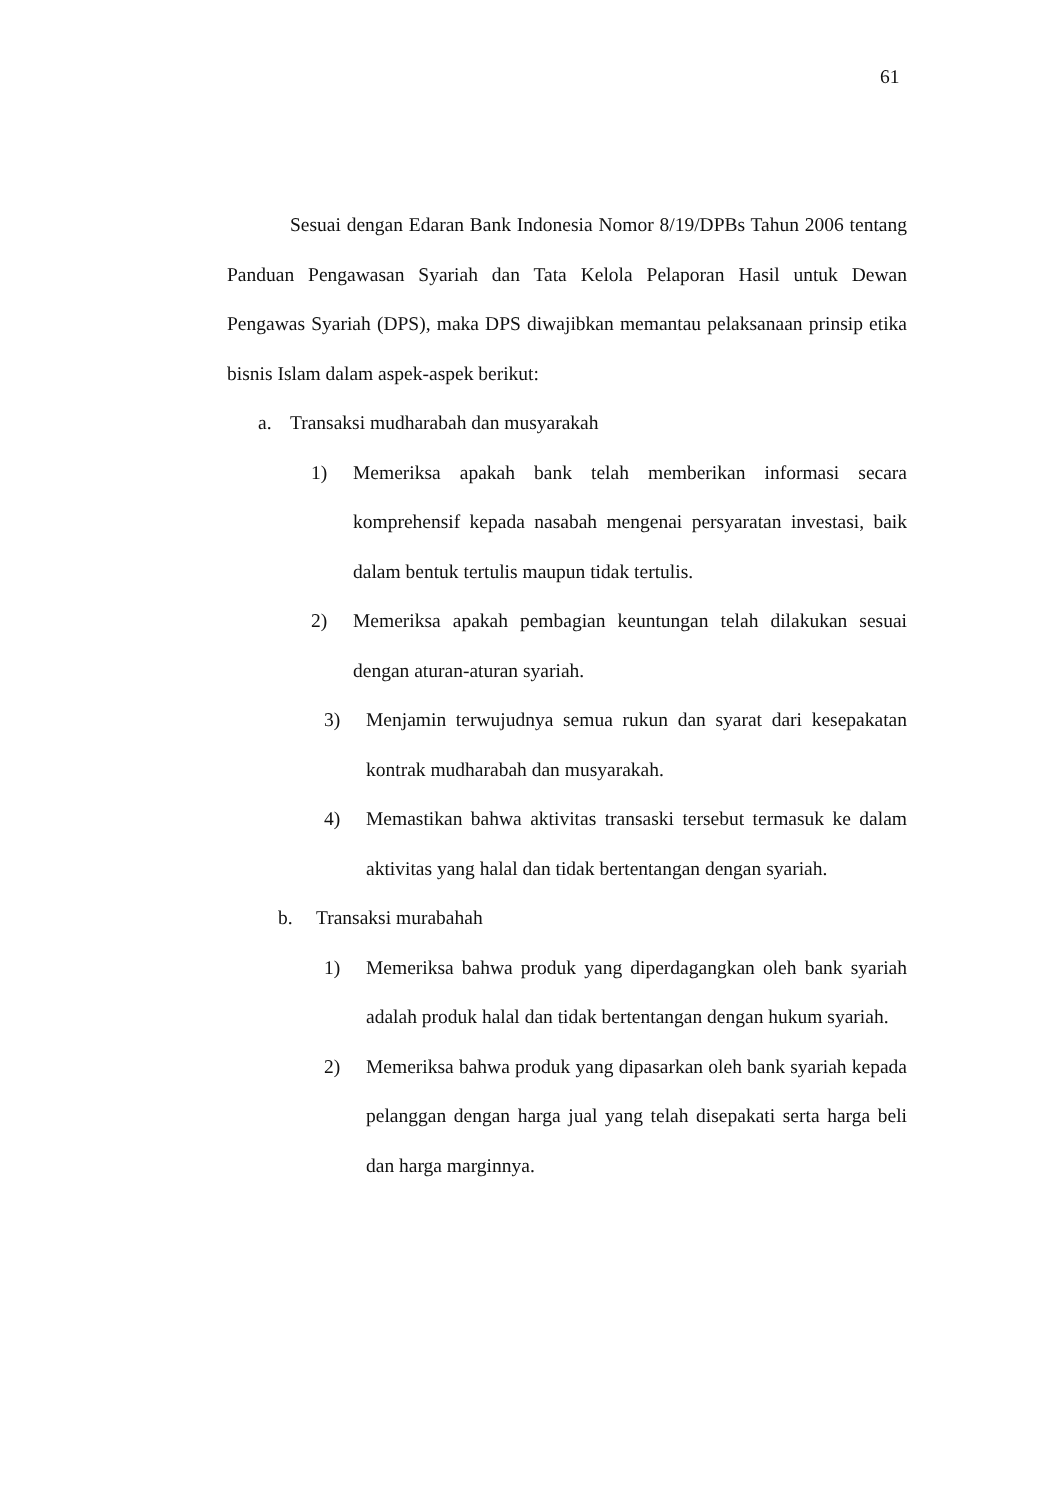61
Sesuai dengan Edaran Bank Indonesia Nomor 8/19/DPBs Tahun 2006 tentang Panduan Pengawasan Syariah dan Tata Kelola Pelaporan Hasil untuk Dewan Pengawas Syariah (DPS), maka DPS diwajibkan memantau pelaksanaan prinsip etika bisnis Islam dalam aspek-aspek berikut:
a. Transaksi mudharabah dan musyarakah
1) Memeriksa apakah bank telah memberikan informasi secara komprehensif kepada nasabah mengenai persyaratan investasi, baik dalam bentuk tertulis maupun tidak tertulis.
2) Memeriksa apakah pembagian keuntungan telah dilakukan sesuai dengan aturan-aturan syariah.
3) Menjamin terwujudnya semua rukun dan syarat dari kesepakatan kontrak mudharabah dan musyarakah.
4) Memastikan bahwa aktivitas transaski tersebut termasuk ke dalam aktivitas yang halal dan tidak bertentangan dengan syariah.
b. Transaksi murabahah
1) Memeriksa bahwa produk yang diperdagangkan oleh bank syariah adalah produk halal dan tidak bertentangan dengan hukum syariah.
2) Memeriksa bahwa produk yang dipasarkan oleh bank syariah kepada pelanggan dengan harga jual yang telah disepakati serta harga beli dan harga marginnya.